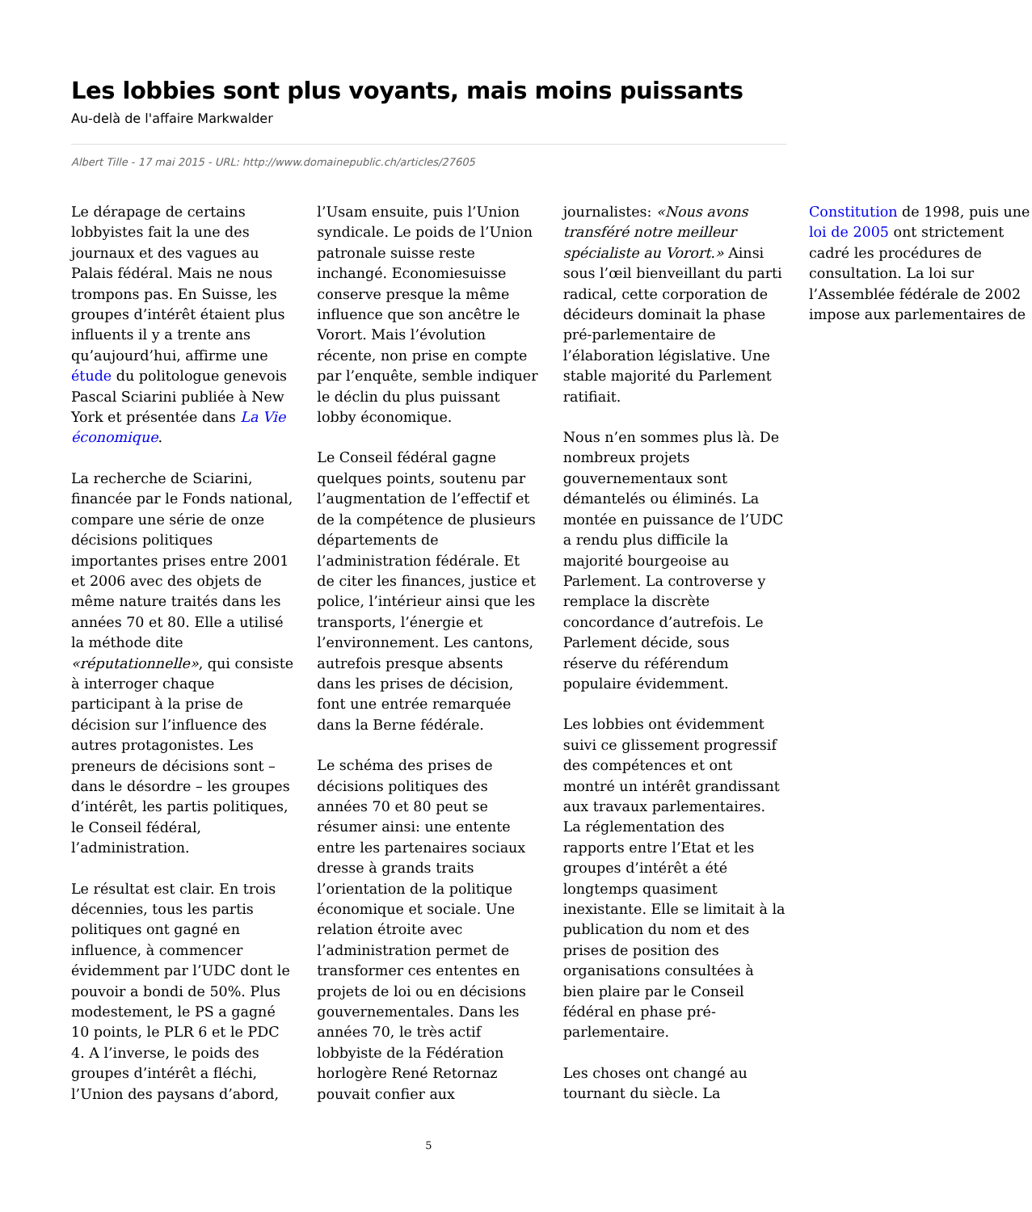Les lobbies sont plus voyants, mais moins puissants
Au-delà de l'affaire Markwalder
Albert Tille - 17 mai 2015 - URL: http://www.domainepublic.ch/articles/27605
Le dérapage de certains lobbyistes fait la une des journaux et des vagues au Palais fédéral. Mais ne nous trompons pas. En Suisse, les groupes d’intérêt étaient plus influents il y a trente ans qu’aujourd’hui, affirme une étude du politologue genevois Pascal Sciarini publiée à New York et présentée dans La Vie économique.
La recherche de Sciarini, financée par le Fonds national, compare une série de onze décisions politiques importantes prises entre 2001 et 2006 avec des objets de même nature traités dans les années 70 et 80. Elle a utilisé la méthode dite «réputationnelle», qui consiste à interroger chaque participant à la prise de décision sur l’influence des autres protagonistes. Les preneurs de décisions sont – dans le désordre – les groupes d’intérêt, les partis politiques, le Conseil fédéral, l’administration.
Le résultat est clair. En trois décennies, tous les partis politiques ont gagné en influence, à commencer évidemment par l’UDC dont le pouvoir a bondi de 50%. Plus modestement, le PS a gagné 10 points, le PLR 6 et le PDC 4. A l’inverse, le poids des groupes d’intérêt a fléchi, l’Union des paysans d’abord, l’Usam ensuite, puis l’Union syndicale. Le poids de l’Union patronale suisse reste inchangé. Economiesuisse conserve presque la même influence que son ancêtre le Vorort. Mais l’évolution récente, non prise en compte par l’enquête, semble indiquer le déclin du plus puissant lobby économique.
Le Conseil fédéral gagne quelques points, soutenu par l’augmentation de l’effectif et de la compétence de plusieurs départements de l’administration fédérale. Et de citer les finances, justice et police, l’intérieur ainsi que les transports, l’énergie et l’environnement. Les cantons, autrefois presque absents dans les prises de décision, font une entrée remarquée dans la Berne fédérale.
Le schéma des prises de décisions politiques des années 70 et 80 peut se résumer ainsi: une entente entre les partenaires sociaux dresse à grands traits l’orientation de la politique économique et sociale. Une relation étroite avec l’administration permet de transformer ces ententes en projets de loi ou en décisions gouvernementales. Dans les années 70, le très actif lobbyiste de la Fédération horlogère René Retornaz pouvait confier aux journalistes: «Nous avons transféré notre meilleur spécialiste au Vorort.» Ainsi sous l’œil bienveillant du parti radical, cette corporation de décideurs dominait la phase pré-parlementaire de l’élaboration législative. Une stable majorité du Parlement ratifiait.
Nous n’en sommes plus là. De nombreux projets gouvernementaux sont démantelés ou éliminés. La montée en puissance de l’UDC a rendu plus difficile la majorité bourgeoise au Parlement. La controverse y remplace la discrète concordance d’autrefois. Le Parlement décide, sous réserve du référendum populaire évidemment.
Les lobbies ont évidemment suivi ce glissement progressif des compétences et ont montré un intérêt grandissant aux travaux parlementaires. La réglementation des rapports entre l’Etat et les groupes d’intérêt a été longtemps quasiment inexistante. Elle se limitait à la publication du nom et des prises de position des organisations consultées à bien plaire par le Conseil fédéral en phase pré-parlementaire.
Les choses ont changé au tournant du siècle. La Constitution de 1998, puis une loi de 2005 ont strictement cadré les procédures de consultation. La loi sur l’Assemblée fédérale de 2002 impose aux parlementaires de
5